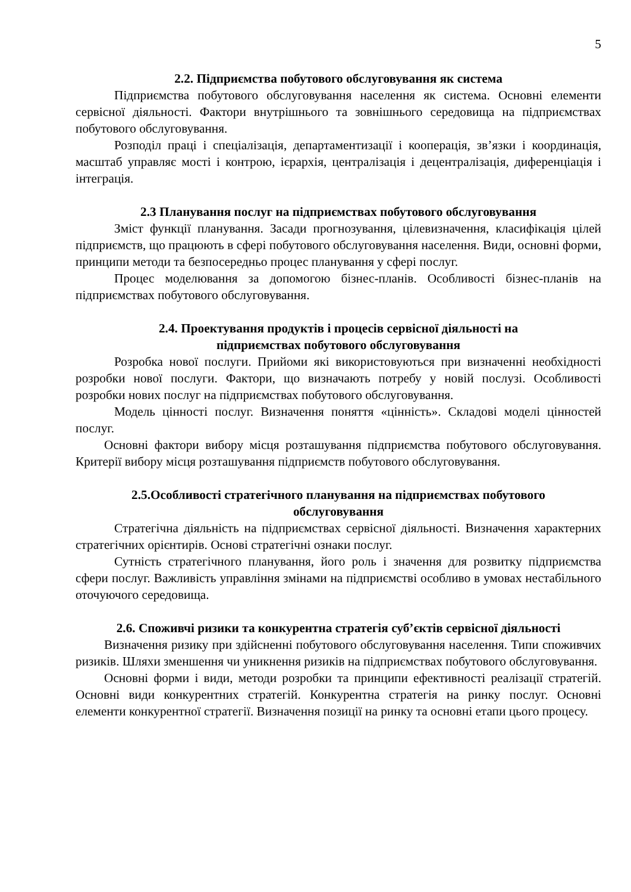5
2.2. Підприємства побутового обслуговування як система
Підприємства побутового обслуговування населення як система. Основні елементи сервісної діяльності. Фактори внутрішнього та зовнішнього середовища на підприємствах побутового обслуговування.
Розподіл праці і спеціалізація, департаментизації і кооперація, зв’язки і координація, масштаб управляє мості і контрою, ієрархія, централізація і децентралізація, диференціація і інтеграція.
2.3 Планування послуг на підприємствах побутового обслуговування
Зміст функції планування. Засади прогнозування, цілевизначення, класифікація цілей підприємств, що працюють в сфері побутового обслуговування населення. Види, основні форми, принципи методи та безпосередньо процес планування у сфері послуг.
Процес моделювання за допомогою бізнес-планів. Особливості бізнес-планів на підприємствах побутового обслуговування.
2.4. Проектування продуктів і процесів сервісної діяльності на
підприємствах побутового обслуговування
Розробка нової послуги. Прийоми які використовуються при визначенні необхідності розробки нової послуги. Фактори, що визначають потребу у новій послузі. Особливості розробки нових послуг на підприємствах побутового обслуговування.
Модель цінності послуг. Визначення поняття «цінність». Складові моделі цінностей послуг.
Основні фактори вибору місця розташування підприємства побутового обслуговування. Критерії вибору місця розташування підприємств побутового обслуговування.
2.5.Особливості стратегічного планування на підприємствах побутового
обслуговування
Стратегічна діяльність на підприємствах сервісної діяльності. Визначення характерних стратегічних орієнтирів. Основі стратегічні ознаки послуг.
Сутність стратегічного планування, його роль і значення для розвитку підприємства сфери послуг. Важливість управління змінами на підприємстві особливо в умовах нестабільного оточуючого середовища.
2.6. Споживчі ризики та конкурентна стратегія суб’єктів сервісної діяльності
Визначення ризику при здійсненні побутового обслуговування населення. Типи споживчих ризиків. Шляхи зменшення чи уникнення ризиків на підприємствах побутового обслуговування.
Основні форми і види, методи розробки та принципи ефективності реалізації стратегій. Основні види конкурентних стратегій. Конкурентна стратегія на ринку послуг. Основні елементи конкурентної стратегії. Визначення позиції на ринку та основні етапи цього процесу.